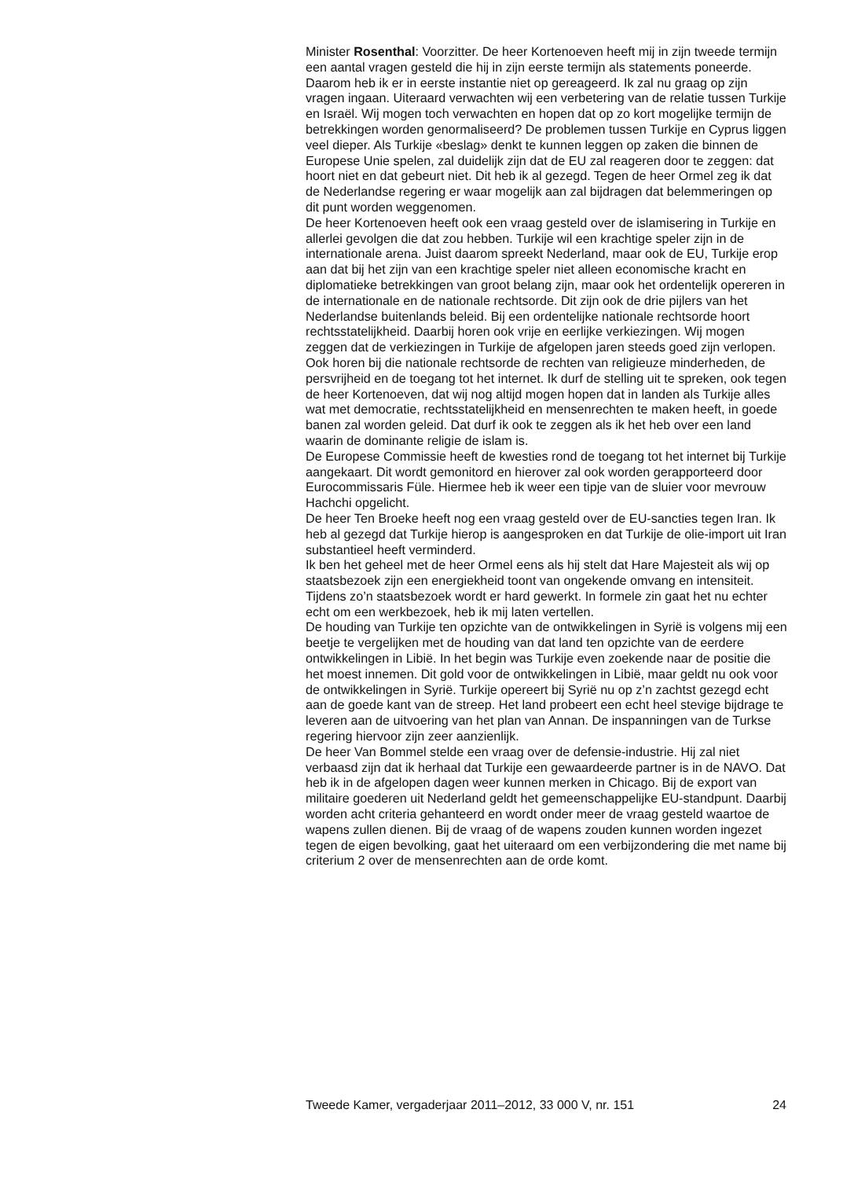Minister Rosenthal: Voorzitter. De heer Kortenoeven heeft mij in zijn tweede termijn een aantal vragen gesteld die hij in zijn eerste termijn als statements poneerde. Daarom heb ik er in eerste instantie niet op gereageerd. Ik zal nu graag op zijn vragen ingaan. Uiteraard verwachten wij een verbetering van de relatie tussen Turkije en Israël. Wij mogen toch verwachten en hopen dat op zo kort mogelijke termijn de betrekkingen worden genormaliseerd? De problemen tussen Turkije en Cyprus liggen veel dieper. Als Turkije «beslag» denkt te kunnen leggen op zaken die binnen de Europese Unie spelen, zal duidelijk zijn dat de EU zal reageren door te zeggen: dat hoort niet en dat gebeurt niet. Dit heb ik al gezegd. Tegen de heer Ormel zeg ik dat de Nederlandse regering er waar mogelijk aan zal bijdragen dat belemmeringen op dit punt worden weggenomen.
De heer Kortenoeven heeft ook een vraag gesteld over de islamisering in Turkije en allerlei gevolgen die dat zou hebben. Turkije wil een krachtige speler zijn in de internationale arena. Juist daarom spreekt Nederland, maar ook de EU, Turkije erop aan dat bij het zijn van een krachtige speler niet alleen economische kracht en diplomatieke betrekkingen van groot belang zijn, maar ook het ordentelijk opereren in de internationale en de nationale rechtsorde. Dit zijn ook de drie pijlers van het Nederlandse buitenlands beleid. Bij een ordentelijke nationale rechtsorde hoort rechtsstatelijkheid. Daarbij horen ook vrije en eerlijke verkiezingen. Wij mogen zeggen dat de verkiezingen in Turkije de afgelopen jaren steeds goed zijn verlopen. Ook horen bij die nationale rechtsorde de rechten van religieuze minderheden, de persvrijheid en de toegang tot het internet. Ik durf de stelling uit te spreken, ook tegen de heer Kortenoeven, dat wij nog altijd mogen hopen dat in landen als Turkije alles wat met democratie, rechtsstatelijkheid en mensenrechten te maken heeft, in goede banen zal worden geleid. Dat durf ik ook te zeggen als ik het heb over een land waarin de dominante religie de islam is.
De Europese Commissie heeft de kwesties rond de toegang tot het internet bij Turkije aangekaart. Dit wordt gemonitord en hierover zal ook worden gerapporteerd door Eurocommissaris Füle. Hiermee heb ik weer een tipje van de sluier voor mevrouw Hachchi opgelicht.
De heer Ten Broeke heeft nog een vraag gesteld over de EU-sancties tegen Iran. Ik heb al gezegd dat Turkije hierop is aangesproken en dat Turkije de olie-import uit Iran substantieel heeft verminderd.
Ik ben het geheel met de heer Ormel eens als hij stelt dat Hare Majesteit als wij op staatsbezoek zijn een energiekheid toont van ongekende omvang en intensiteit. Tijdens zo’n staatsbezoek wordt er hard gewerkt. In formele zin gaat het nu echter echt om een werkbezoek, heb ik mij laten vertellen.
De houding van Turkije ten opzichte van de ontwikkelingen in Syrië is volgens mij een beetje te vergelijken met de houding van dat land ten opzichte van de eerdere ontwikkelingen in Libië. In het begin was Turkije even zoekende naar de positie die het moest innemen. Dit gold voor de ontwikkelingen in Libië, maar geldt nu ook voor de ontwikkelingen in Syrië. Turkije opereert bij Syrië nu op z’n zachtst gezegd echt aan de goede kant van de streep. Het land probeert een echt heel stevige bijdrage te leveren aan de uitvoering van het plan van Annan. De inspanningen van de Turkse regering hiervoor zijn zeer aanzienlijk.
De heer Van Bommel stelde een vraag over de defensie-industrie. Hij zal niet verbaasd zijn dat ik herhaal dat Turkije een gewaardeerde partner is in de NAVO. Dat heb ik in de afgelopen dagen weer kunnen merken in Chicago. Bij de export van militaire goederen uit Nederland geldt het gemeenschappelijke EU-standpunt. Daarbij worden acht criteria gehanteerd en wordt onder meer de vraag gesteld waartoe de wapens zullen dienen. Bij de vraag of de wapens zouden kunnen worden ingezet tegen de eigen bevolking, gaat het uiteraard om een verbijzondering die met name bij criterium 2 over de mensenrechten aan de orde komt.
Tweede Kamer, vergaderjaar 2011–2012, 33 000 V, nr. 151 24